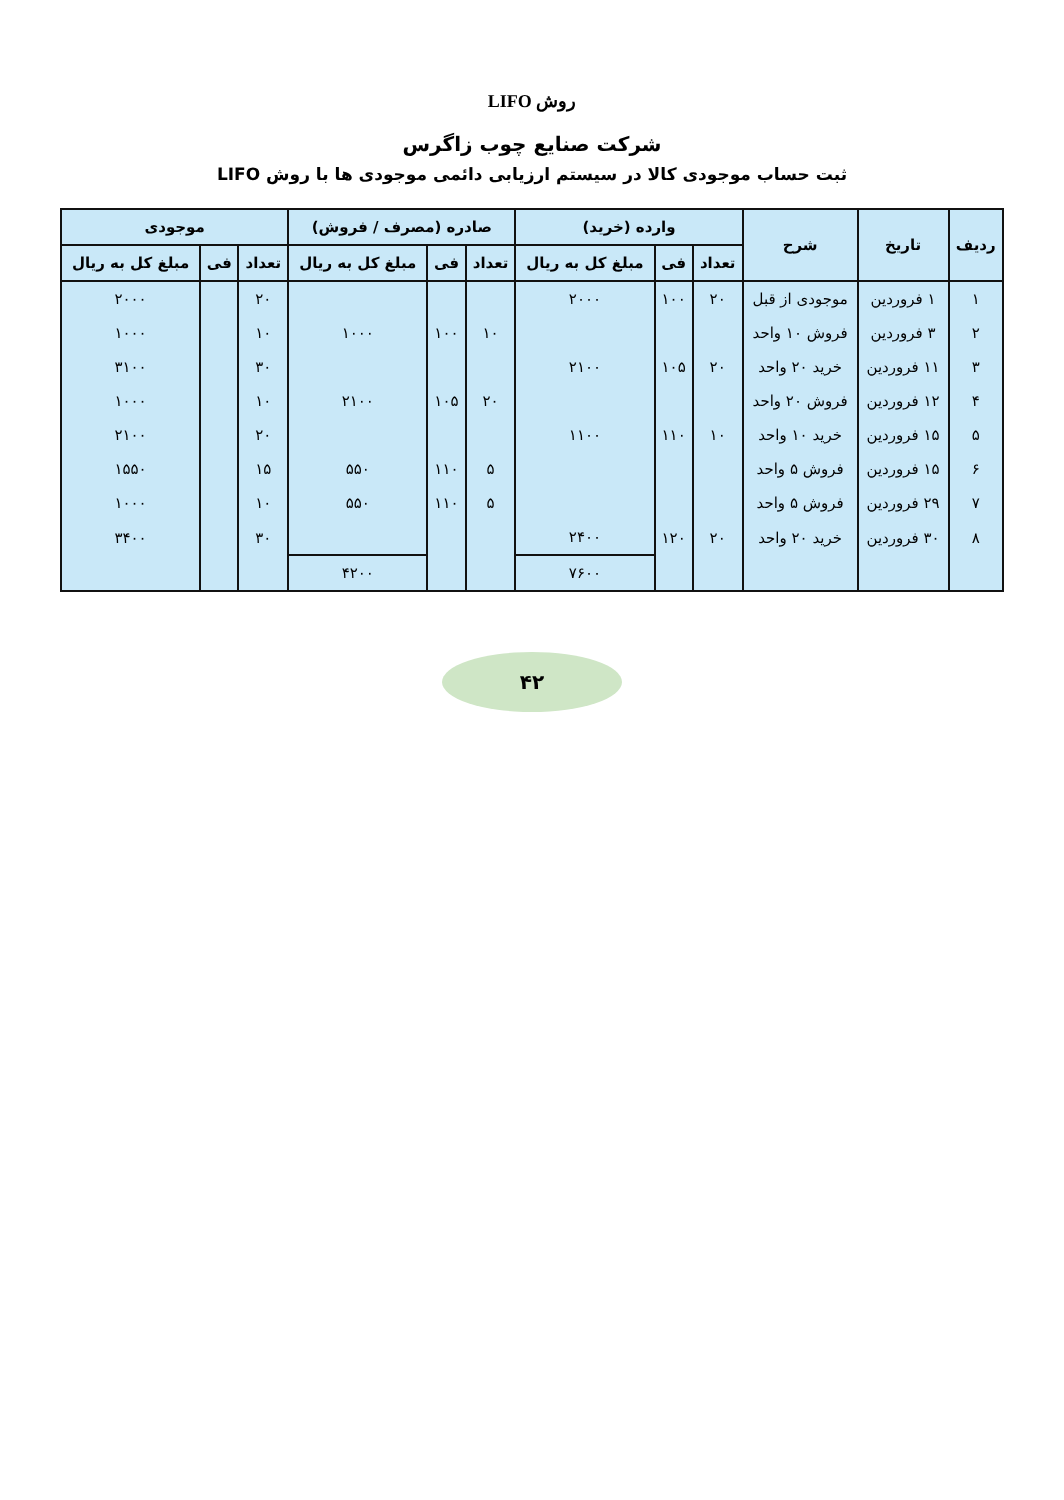روش LIFO
شرکت صنایع چوب زاگرس
ثبت حساب موجودی کالا در سیستم ارزیابی دائمی موجودی ها با روش LIFO
| ردیف | تاریخ | شرح | وارده (خرید) | | | صادره (مصرف / فروش) | | | موجودی | | |
| --- | --- | --- | --- | --- | --- | --- | --- | --- | --- | --- | --- |
| | | | تعداد | فی | مبلغ کل به ریال | تعداد | فی | مبلغ کل به ریال | تعداد | فی | مبلغ کل به ریال |
| ۱ | ۱ فروردین | موجودی از قبل | ۲۰ | ۱۰۰ | ۲۰۰۰ | | | | ۲۰ | | ۲۰۰۰ |
| ۲ | ۳ فروردین | فروش ۱۰ واحد | | | | ۱۰ | ۱۰۰ | ۱۰۰۰ | ۱۰ | | ۱۰۰۰ |
| ۳ | ۱۱ فروردین | خرید ۲۰ واحد | ۲۰ | ۱۰۵ | ۲۱۰۰ | | | | ۳۰ | | ۳۱۰۰ |
| ۴ | ۱۲ فروردین | فروش ۲۰ واحد | | | | ۲۰ | ۱۰۵ | ۲۱۰۰ | ۱۰ | | ۱۰۰۰ |
| ۵ | ۱۵ فروردین | خرید ۱۰ واحد | ۱۰ | ۱۱۰ | ۱۱۰۰ | | | | ۲۰ | | ۲۱۰۰ |
| ۶ | ۱۵ فروردین | فروش ۵ واحد | | | | ۵ | ۱۱۰ | ۵۵۰ | ۱۵ | | ۱۵۵۰ |
| ۷ | ۲۹ فروردین | فروش ۵ واحد | | | | ۵ | ۱۱۰ | ۵۵۰ | ۱۰ | | ۱۰۰۰ |
| ۸ | ۳۰ فروردین | خرید ۲۰ واحد | ۲۰ | ۱۲۰ | ۲۴۰۰ | | | | ۳۰ | | ۳۴۰۰ |
| | | | | | ۷۶۰۰ | | | ۴۲۰۰ | | | |
۴۲